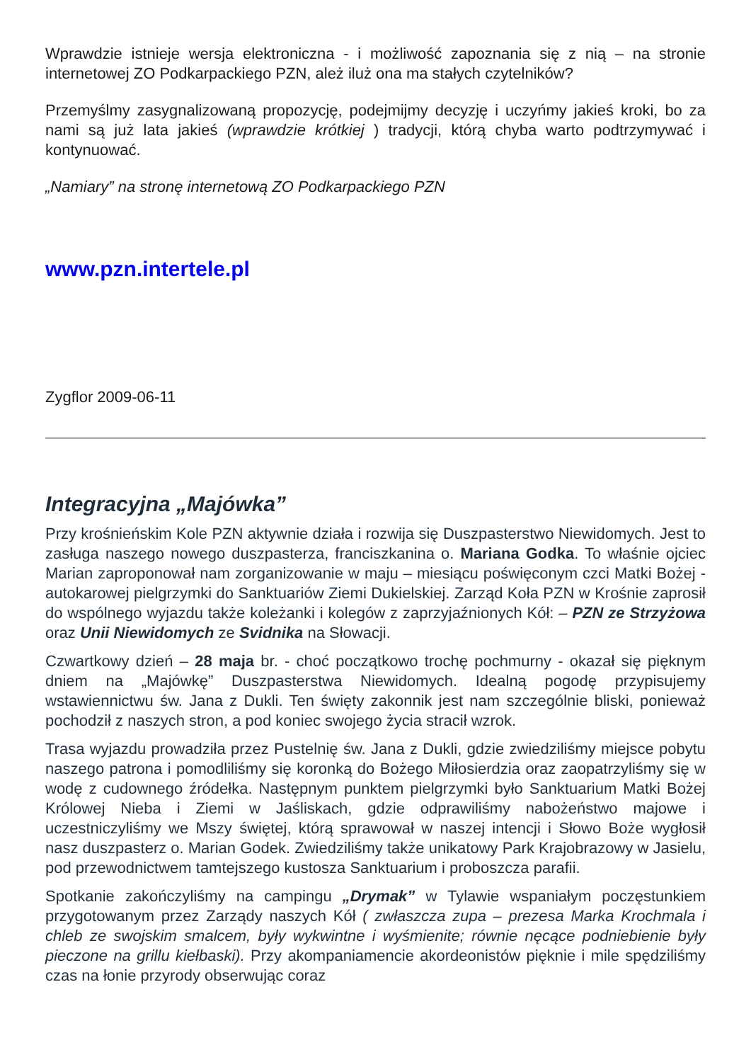Wprawdzie istnieje wersja elektroniczna - i możliwość zapoznania się z nią – na stronie internetowej ZO Podkarpackiego PZN, ależ iluż ona ma stałych czytelników?
Przemyślmy zasygnalizowaną propozycję, podejmijmy decyzję i uczyńmy jakieś kroki, bo za nami są już lata jakieś (wprawdzie krótkiej ) tradycji, którą chyba warto podtrzymywać i kontynuować.
„Namiary” na stronę internetową ZO Podkarpackiego PZN
www.pzn.intertele.pl
Zygflor 2009-06-11
Integracyjna „Majówka”
Przy krośnieńskim Kole PZN aktywnie działa i rozwija się Duszpasterstwo Niewidomych. Jest to zasługa naszego nowego duszpasterza, franciszkanina o. Mariana Godka. To właśnie ojciec Marian zaproponował nam zorganizowanie w maju – miesiącu poświęconym czci Matki Bożej - autokarowej pielgrzymki do Sanktuariów Ziemi Dukielskiej. Zarząd Koła PZN w Krośnie zaprosił do wspólnego wyjazdu także koleżanki i kolegów z zaprzyjaźnionych Kół: – PZN ze Strzyżowa oraz Unii Niewidomych ze Svidnika na Słowacji.
Czwartkowy dzień – 28 maja br. - choć początkowo trochę pochmurny - okazał się pięknym dniem na „Majówkę” Duszpasterstwa Niewidomych. Idealną pogodę przypisujemy wstawiennictwu św. Jana z Dukli. Ten święty zakonnik jest nam szczególnie bliski, ponieważ pochodził z naszych stron, a pod koniec swojego życia stracił wzrok.
Trasa wyjazdu prowadziła przez Pustelnię św. Jana z Dukli, gdzie zwiedziliśmy miejsce pobytu naszego patrona i pomodliliśmy się koronką do Bożego Miłosierdzia oraz zaopatrzyliśmy się w wodę z cudownego źródełka. Następnym punktem pielgrzymki było Sanktuarium Matki Bożej Królowej Nieba i Ziemi w Jaśliskach, gdzie odprawiliśmy nabożeństwo majowe i uczestniczyliśmy we Mszy świętej, którą sprawował w naszej intencji i Słowo Boże wygłosił nasz duszpasterz o. Marian Godek. Zwiedziliśmy także unikatowy Park Krajobrazowy w Jasielu, pod przewodnictwem tamtejszego kustosza Sanktuarium i proboszcza parafii.
Spotkanie zakończyliśmy na campingu „Drymak” w Tylawie wspaniałym poczęstunkiem przygotowanym przez Zarządy naszych Kół ( zwłaszcza zupa – prezesa Marka Krochmala i chleb ze swojskim smalcem, były wykwintne i wyśmienite; równie nęcące podniebienie były pieczone na grillu kiełbaski). Przy akompaniamencie akordeonistów pięknie i mile spędziliśmy czas na łonie przyrody obserwując coraz